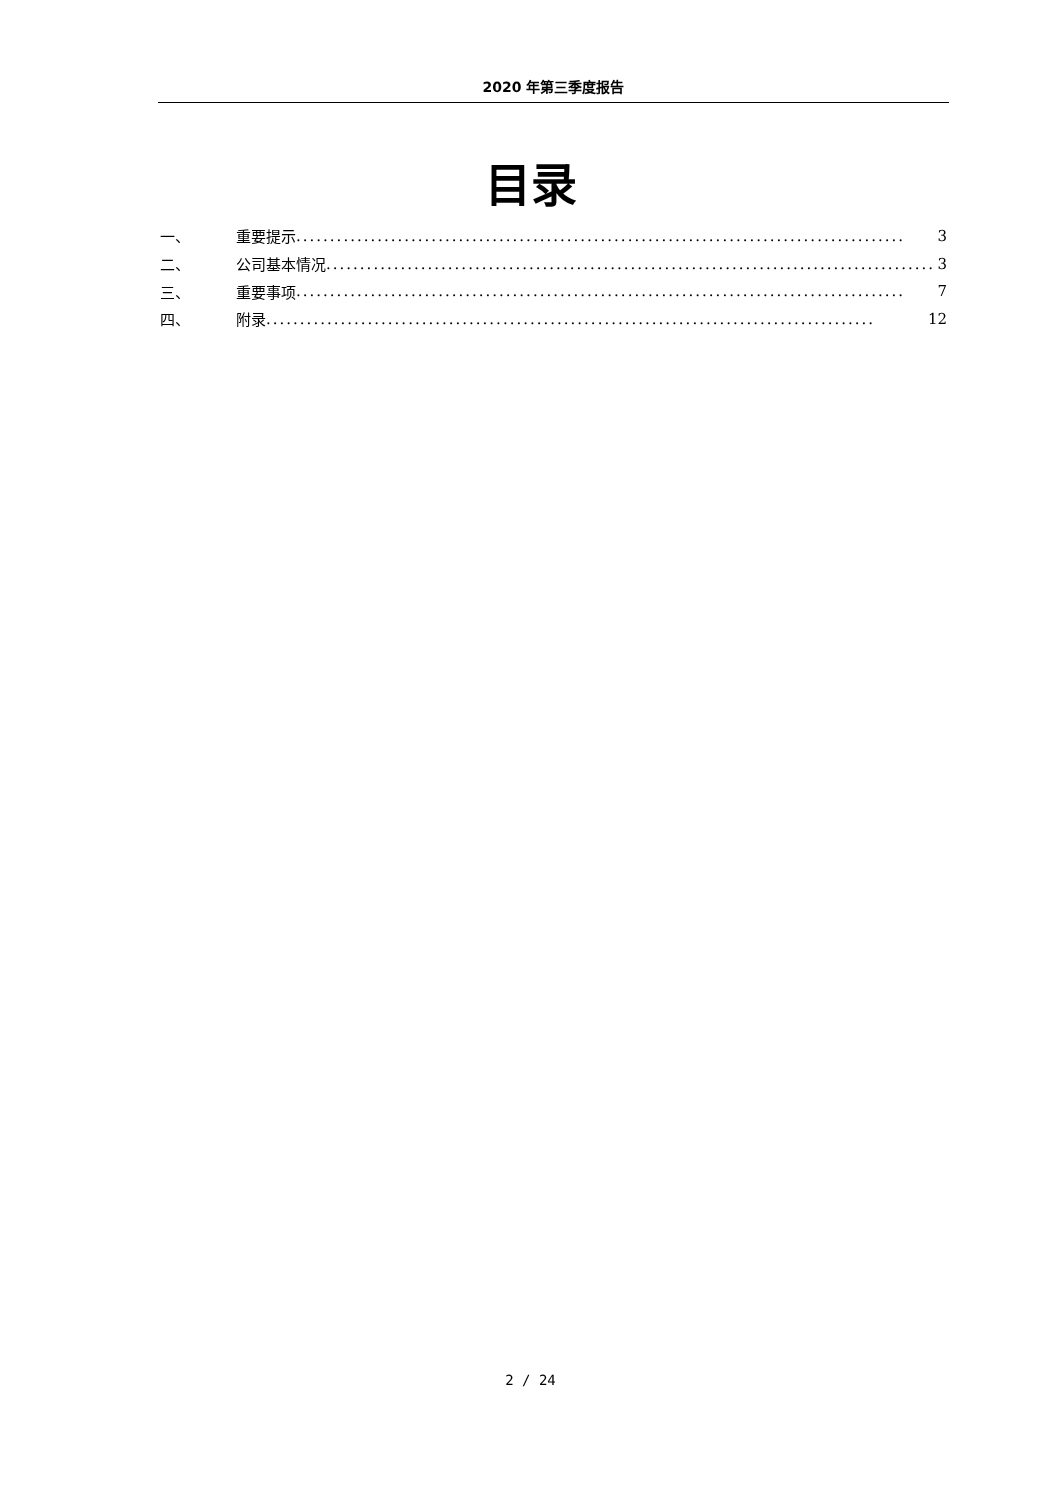2020 年第三季度报告
目录
一、 重要提示.......................................................................................... 3
二、 公司基本情况.......................................................................................... 3
三、 重要事项.......................................................................................... 7
四、 附录.......................................................................................... 12
2 / 24